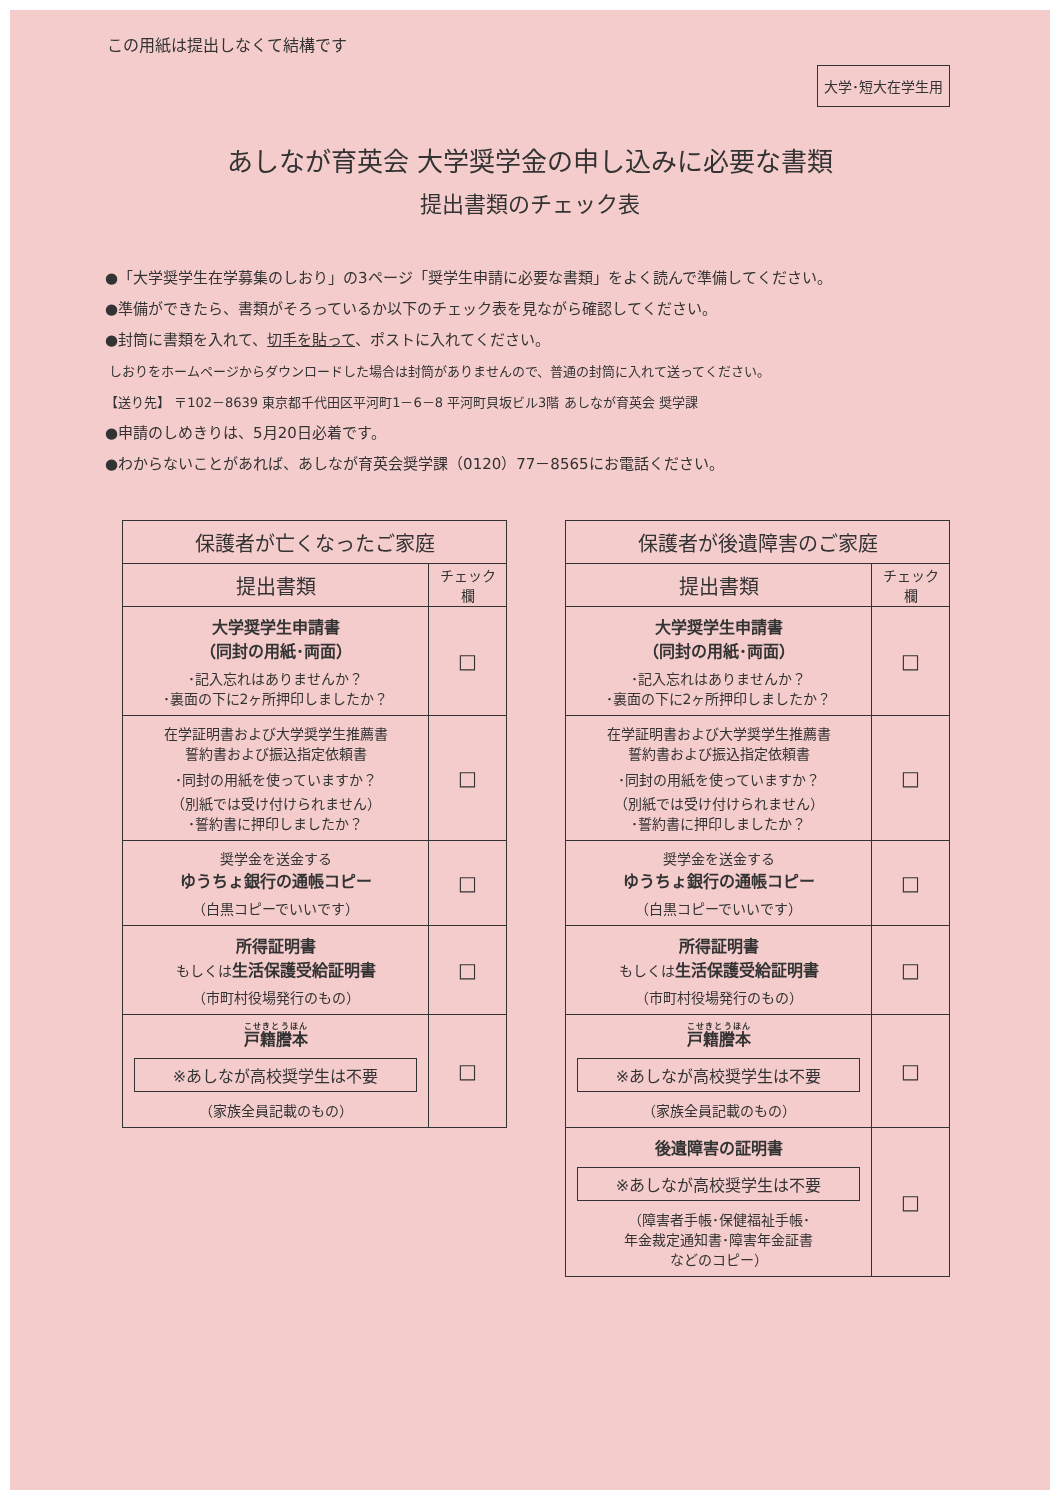この用紙は提出しなくて結構です
大学･短大在学生用
あしなが育英会 大学奨学金の申し込みに必要な書類
提出書類のチェック表
●「大学奨学生在学募集のしおり」の3ページ「奨学生申請に必要な書類」をよく読んで準備してください。
●準備ができたら、書類がそろっているか以下のチェック表を見ながら確認してください。
●封筒に書類を入れて、切手を貼って、ポストに入れてください。
しおりをホームページからダウンロードした場合は封筒がありませんので、普通の封筒に入れて送ってください。
【送り先】 〒102－8639 東京都千代田区平河町1－6－8 平河町貝坂ビル3階 あしなが育英会 奨学課
●申請のしめきりは、5月20日必着です。
●わからないことがあれば、あしなが育英会奨学課（0120）77－8565にお電話ください。
| 保護者が亡くなったご家庭 | |
| --- | --- |
| 提出書類 | チェック 欄 |
| 大学奨学生申請書 （同封の用紙･両面） ･記入忘れはありませんか？ ･裏面の下に2ヶ所押印しましたか？ | □ |
| 在学証明書および大学奨学生推薦書 誓約書および振込指定依頼書 ･同封の用紙を使っていますか？ （別紙では受け付けられません） ･誓約書に押印しましたか？ | □ |
| 奨学金を送金する ゆうちょ銀行の通帳コピー （白黒コピーでいいです） | □ |
| 所得証明書 もしくは 生活保護受給証明書 （市町村役場発行のもの） | □ |
| 戸籍謄本 ※あしなが高校奨学生は不要 （家族全員記載のもの） | □ |
| 保護者が後遺障害のご家庭 | |
| --- | --- |
| 提出書類 | チェック 欄 |
| 大学奨学生申請書 （同封の用紙･両面） ･記入忘れはありませんか？ ･裏面の下に2ヶ所押印しましたか？ | □ |
| 在学証明書および大学奨学生推薦書 誓約書および振込指定依頼書 ･同封の用紙を使っていますか？ （別紙では受け付けられません） ･誓約書に押印しましたか？ | □ |
| 奨学金を送金する ゆうちょ銀行の通帳コピー （白黒コピーでいいです） | □ |
| 所得証明書 もしくは 生活保護受給証明書 （市町村役場発行のもの） | □ |
| 戸籍謄本 ※あしなが高校奨学生は不要 （家族全員記載のもの） | □ |
| 後遺障害の証明書 ※あしなが高校奨学生は不要 （障害者手帳･保健福祉手帳･ 年金裁定通知書･障害年金証書 などのコピー） | □ |